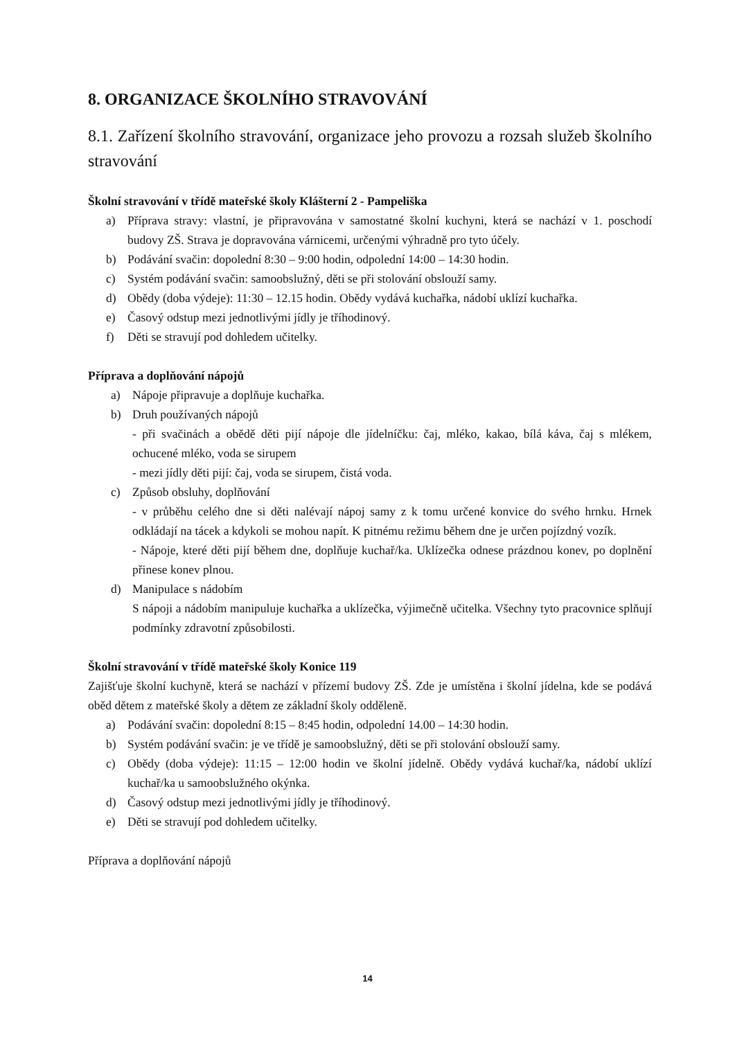8. ORGANIZACE ŠKOLNÍHO STRAVOVÁNÍ
8.1. Zařízení školního stravování, organizace jeho provozu a rozsah služeb školního stravování
Školní stravování v třídě mateřské školy Klášterní 2 - Pampeliška
a) Příprava stravy: vlastní, je připravována v samostatné školní kuchyni, která se nachází v 1. poschodí budovy ZŠ. Strava je dopravována várnicemi, určenými výhradně pro tyto účely.
b) Podávání svačin: dopolední 8:30 – 9:00 hodin, odpolední 14:00 – 14:30 hodin.
c) Systém podávání svačin: samoobslužný, děti se při stolování obslouží samy.
d) Obědy (doba výdeje): 11:30 – 12.15 hodin. Obědy vydává kuchařka, nádobí uklízí kuchařka.
e) Časový odstup mezi jednotlivými jídly je tříhodinový.
f) Děti se stravují pod dohledem učitelky.
Příprava a doplňování nápojů
a) Nápoje připravuje a doplňuje kuchařka.
b) Druh používaných nápojů
- při svačinách a obědě děti pijí nápoje dle jídelníčku: čaj, mléko, kakao, bílá káva, čaj s mlékem, ochucené mléko, voda se sirupem
- mezi jídly děti pijí: čaj, voda se sirupem, čistá voda.
c) Způsob obsluhy, doplňování
- v průběhu celého dne si děti nalévají nápoj samy z k tomu určené konvice do svého hrnku. Hrnek odkládají na tácek a kdykoli se mohou napít. K pitnému režimu během dne je určen pojízdný vozík.
- Nápoje, které děti pijí během dne, doplňuje kuchař/ka. Uklízečka odnese prázdnou konev, po doplnění přinese konev plnou.
d) Manipulace s nádobím
S nápoji a nádobím manipuluje kuchařka a uklízečka, výjimečně učitelka. Všechny tyto pracovnice splňují podmínky zdravotní způsobilosti.
Školní stravování v třídě mateřské školy Konice 119
Zajišťuje školní kuchyně, která se nachází v přízemí budovy ZŠ. Zde je umístěna i školní jídelna, kde se podává oběd dětem z mateřské školy a dětem ze základní školy odděleně.
a) Podávání svačin: dopolední 8:15 – 8:45 hodin, odpolední 14.00 – 14:30 hodin.
b) Systém podávání svačin: je ve třídě je samoobslužný, děti se při stolování obslouží samy.
c) Obědy (doba výdeje): 11:15 – 12:00 hodin ve školní jídelně. Obědy vydává kuchař/ka, nádobí uklízí kuchař/ka u samoobslužného okýnka.
d) Časový odstup mezi jednotlivými jídly je tříhodinový.
e) Děti se stravují pod dohledem učitelky.
Příprava a doplňování nápojů
14